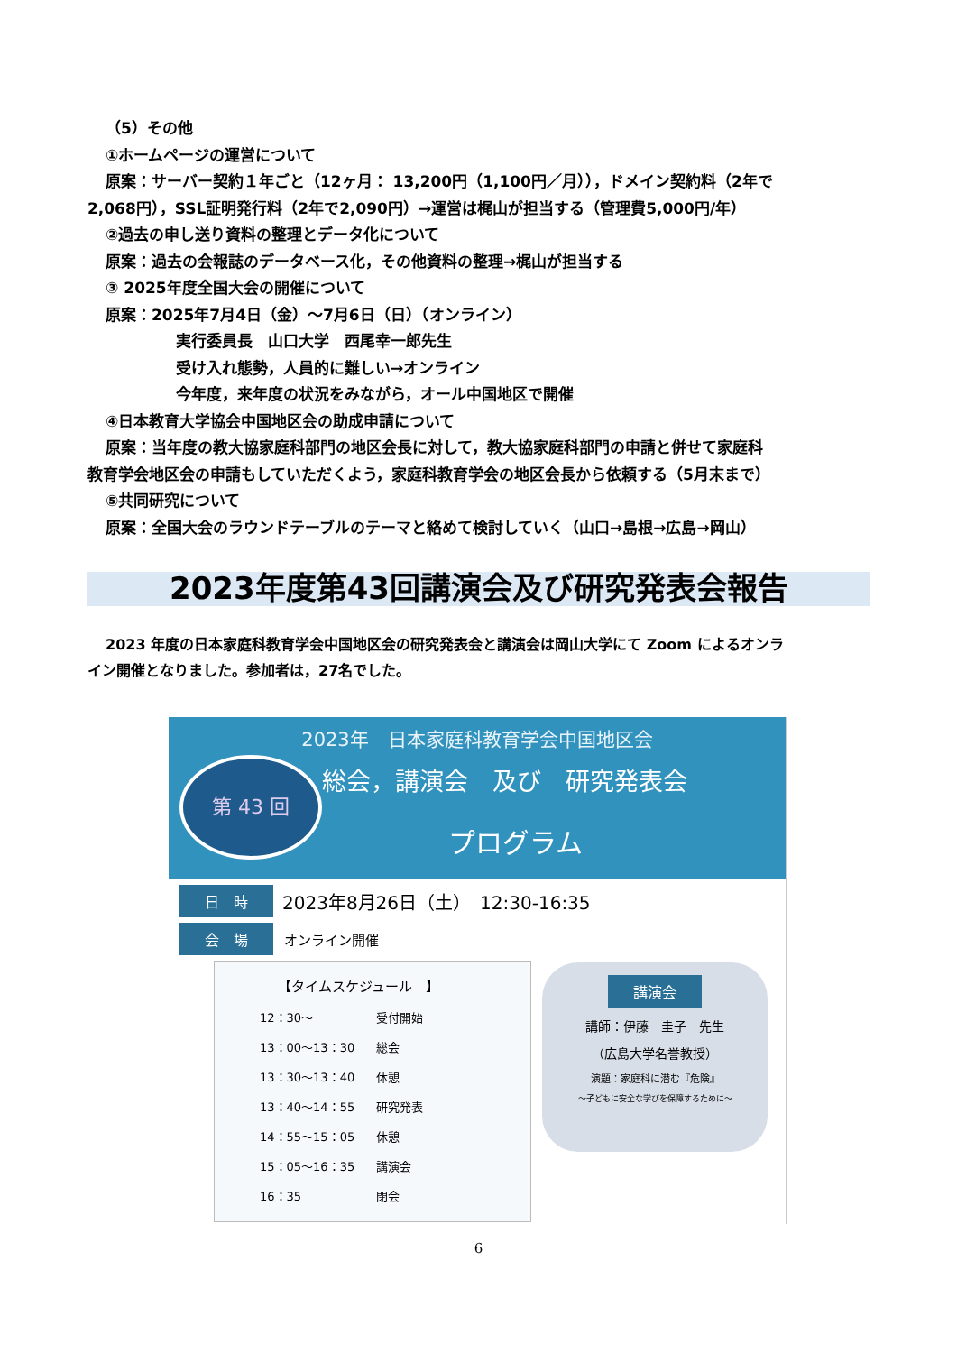（5）その他
①ホームページの運営について
原案：サーバー契約１年ごと（12ヶ月： 13,200円（1,100円／月）），ドメイン契約料（2年で
2,068円），SSL証明発行料（2年で2,090円）→運営は梶山が担当する（管理費5,000円/年）
②過去の申し送り資料の整理とデータ化について
原案：過去の会報誌のデータベース化，その他資料の整理→梶山が担当する
③ 2025年度全国大会の開催について
原案：2025年7月4日（金）～7月6日（日）（オンライン）
実行委員長　山口大学　西尾幸一郎先生
受け入れ態勢，人員的に難しい→オンライン
今年度，来年度の状況をみながら，オール中国地区で開催
④日本教育大学協会中国地区会の助成申請について
原案：当年度の教大協家庭科部門の地区会長に対して，教大協家庭科部門の申請と併せて家庭科
教育学会地区会の申請もしていただくよう，家庭科教育学会の地区会長から依頼する（5月末まで）
⑤共同研究について
原案：全国大会のラウンドテーブルのテーマと絡めて検討していく（山口→島根→広島→岡山）
2023年度第43回講演会及び研究発表会報告
2023 年度の日本家庭科教育学会中国地区会の研究発表会と講演会は岡山大学にて Zoom によるオンラ
イン開催となりました。参加者は，27名でした。
2023年　日本家庭科教育学会中国地区会
第 43 回 総会，講演会　及び　研究発表会
プログラム
日　時
2023年8月26日（土）　12:30-16:35
会　場
オンライン開催
【タイムスケジュール　】
| 12：30～ | 受付開始 |
| 13：00～13：30 | 総会 |
| 13：30～13：40 | 休憩 |
| 13：40～14：55 | 研究発表 |
| 14：55～15：05 | 休憩 |
| 15：05～16：35 | 講演会 |
| 16：35 | 閉会 |
講演会
講師：伊藤　圭子　先生
（広島大学名誉教授）
演題：家庭科に潜む『危険』
～子どもに安全な学びを保障するために～
6